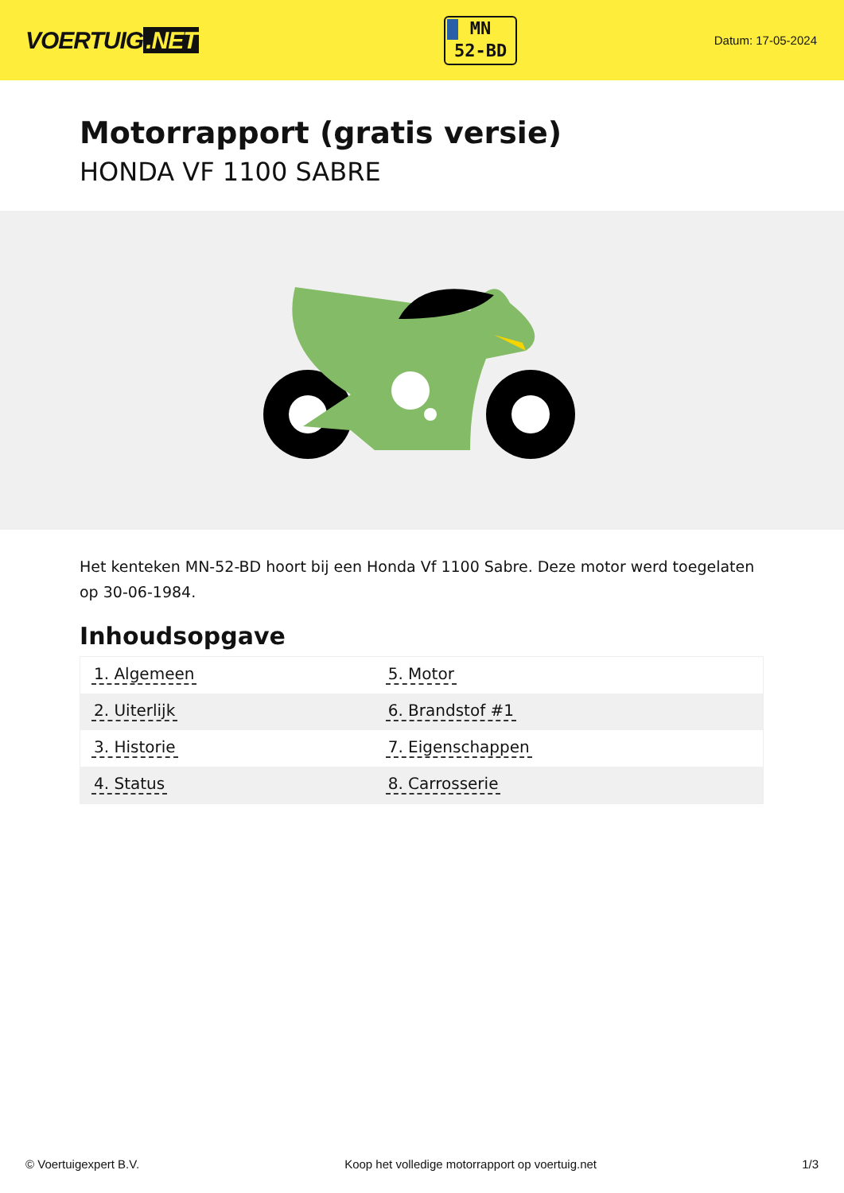VOERTUIG.NET
MN
52-BD
Datum: 17-05-2024
Motorrapport (gratis versie)
HONDA VF 1100 SABRE
Het kenteken MN-52-BD hoort bij een Honda Vf 1100 Sabre. Deze motor werd toegelaten op 30-06-1984.
Inhoudsopgave
| 1. Algemeen | 5. Motor |
| 2. Uiterlijk | 6. Brandstof #1 |
| 3. Historie | 7. Eigenschappen |
| 4. Status | 8. Carrosserie |
© Voertuigexpert B.V. Koop het volledige motorrapport op voertuig.net
1/3